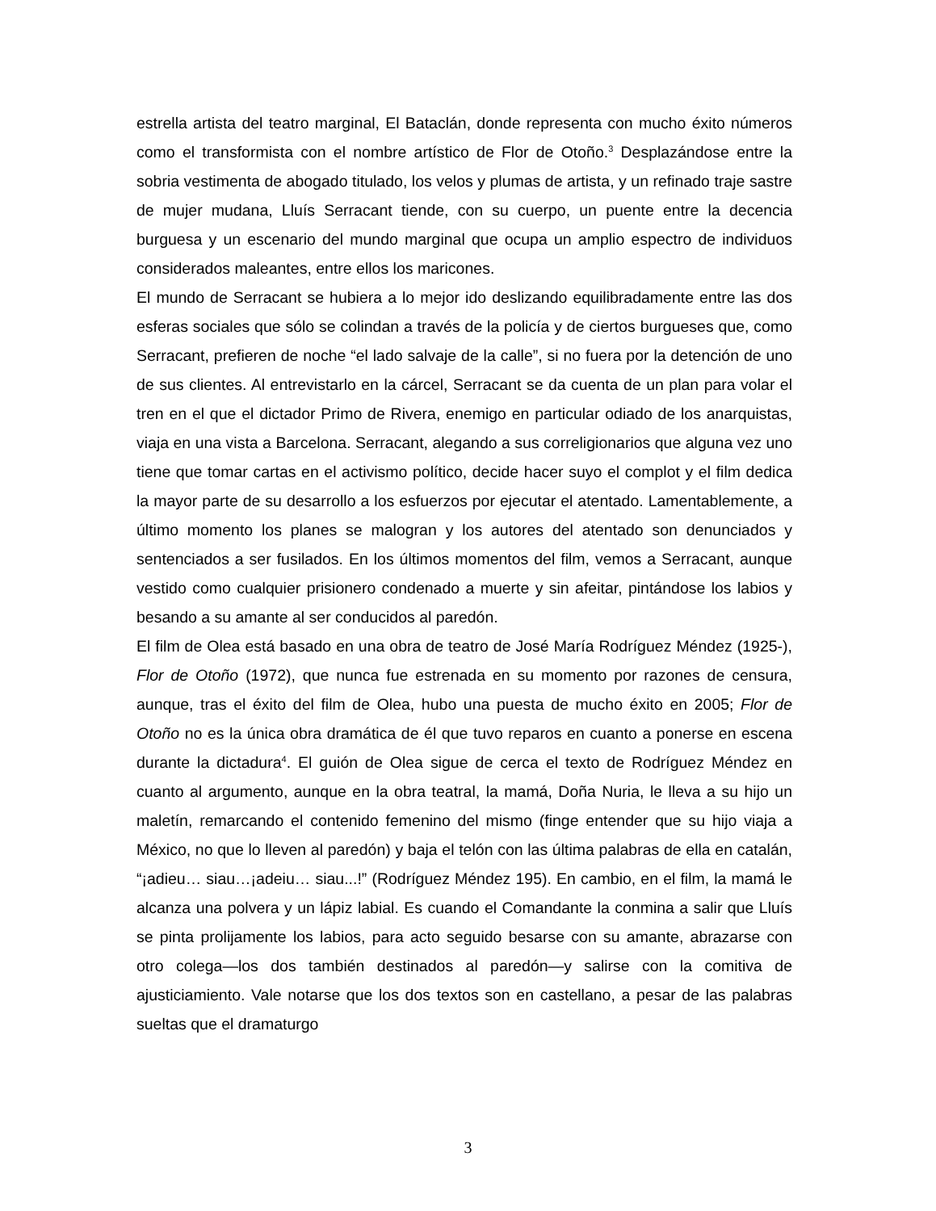estrella artista del teatro marginal, El Bataclán, donde representa con mucho éxito números como el transformista con el nombre artístico de Flor de Otoño.<sup>3</sup> Desplazándose entre la sobria vestimenta de abogado titulado, los velos y plumas de artista, y un refinado traje sastre de mujer mudana, Lluís Serracant tiende, con su cuerpo, un puente entre la decencia burguesa y un escenario del mundo marginal que ocupa un amplio espectro de individuos considerados maleantes, entre ellos los maricones.
El mundo de Serracant se hubiera a lo mejor ido deslizando equilibradamente entre las dos esferas sociales que sólo se colindan a través de la policía y de ciertos burgueses que, como Serracant, prefieren de noche “el lado salvaje de la calle”, si no fuera por la detención de uno de sus clientes. Al entrevistarlo en la cárcel, Serracant se da cuenta de un plan para volar el tren en el que el dictador Primo de Rivera, enemigo en particular odiado de los anarquistas, viaja en una vista a Barcelona. Serracant, alegando a sus correligionarios que alguna vez uno tiene que tomar cartas en el activismo político, decide hacer suyo el complot y el film dedica la mayor parte de su desarrollo a los esfuerzos por ejecutar el atentado. Lamentablemente, a último momento los planes se malogran y los autores del atentado son denunciados y sentenciados a ser fusilados. En los últimos momentos del film, vemos a Serracant, aunque vestido como cualquier prisionero condenado a muerte y sin afeitar, pintándose los labios y besando a su amante al ser conducidos al paredón.
El film de Olea está basado en una obra de teatro de José María Rodríguez Méndez (1925-), Flor de Otoño (1972), que nunca fue estrenada en su momento por razones de censura, aunque, tras el éxito del film de Olea, hubo una puesta de mucho éxito en 2005; Flor de Otoño no es la única obra dramática de él que tuvo reparos en cuanto a ponerse en escena durante la dictadura<sup>4</sup>. El guión de Olea sigue de cerca el texto de Rodríguez Méndez en cuanto al argumento, aunque en la obra teatral, la mamá, Doña Nuria, le lleva a su hijo un maletín, remarcando el contenido femenino del mismo (finge entender que su hijo viaja a México, no que lo lleven al paredón) y baja el telón con las última palabras de ella en catalán, “¡adieu… siau…¡adeiu… siau...!” (Rodríguez Méndez 195). En cambio, en el film, la mamá le alcanza una polvera y un lápiz labial. Es cuando el Comandante la conmina a salir que Lluís se pinta prolijamente los labios, para acto seguido besarse con su amante, abrazarse con otro colega—los dos también destinados al paredón—y salirse con la comitiva de ajusticiamiento. Vale notarse que los dos textos son en castellano, a pesar de las palabras sueltas que el dramaturgo
3